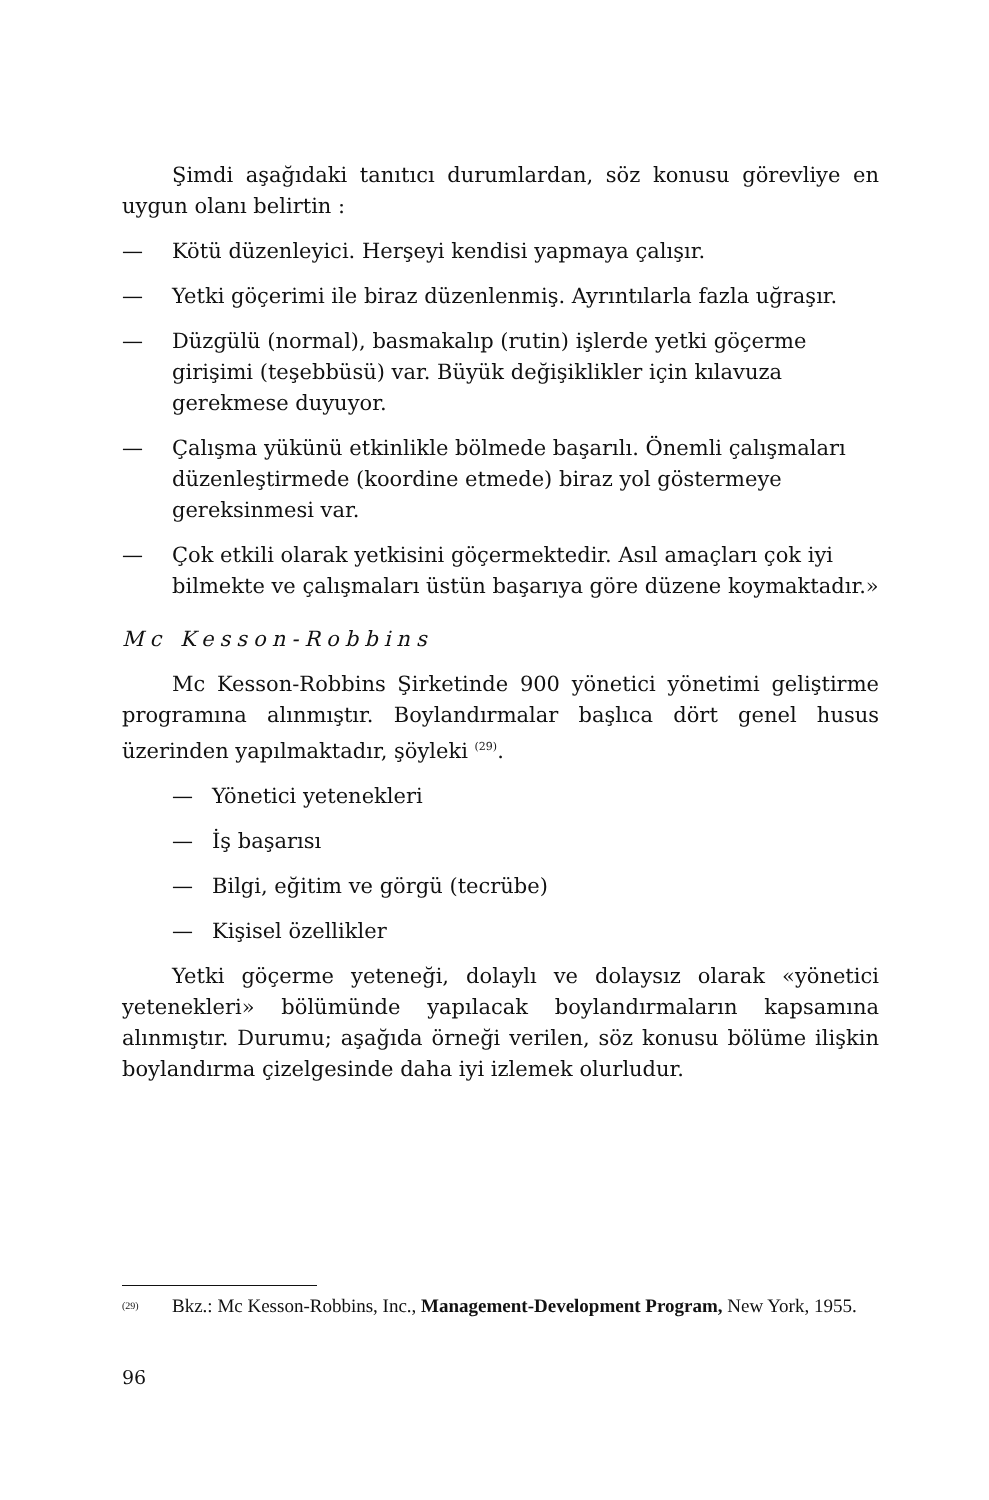Şimdi aşağıdaki tanıtıcı durumlardan, söz konusu görevliye en uygun olanı belirtin :
— Kötü düzenleyici. Herşeyi kendisi yapmaya çalışır.
— Yetki göçerimi ile biraz düzenlenmiş. Ayrıntılarla fazla uğraşır.
— Düzgülü (normal), basmakalıp (rutin) işlerde yetki göçerme girişimi (teşebbüsü) var. Büyük değişiklikler için kılavuza gerekmese duyuyor.
— Çalışma yükünü etkinlikle bölmede başarılı. Önemli çalışmaları düzenleştirmede (koordine etmede) biraz yol göstermeye gereksinmesi var.
— Çok etkili olarak yetkisini göçermektedir. Asıl amaçları çok iyi bilmekte ve çalışmaları üstün başarıya göre düzene koymaktadır.»
Mc Kesson-Robbins
Mc Kesson-Robbins Şirketinde 900 yönetici yönetimi geliştirme programına alınmıştır. Boylandırmalar başlıca dört genel husus üzerinden yapılmaktadır, şöyleki <sup>(29)</sup>.
— Yönetici yetenekleri
— İş başarısı
— Bilgi, eğitim ve görgü (tecrübe)
— Kişisel özellikler
Yetki göçerme yeteneği, dolaylı ve dolaysız olarak «yönetici yetenekleri» bölümünde yapılacak boylandırmaların kapsamına alınmıştır. Durumu; aşağıda örneği verilen, söz konusu bölüme ilişkin boylandırma çizelgesinde daha iyi izlemek olurludur.
<sup>(29)</sup> Bkz.: Mc Kesson-Robbins, Inc., Management-Development Program, New York, 1955.
96